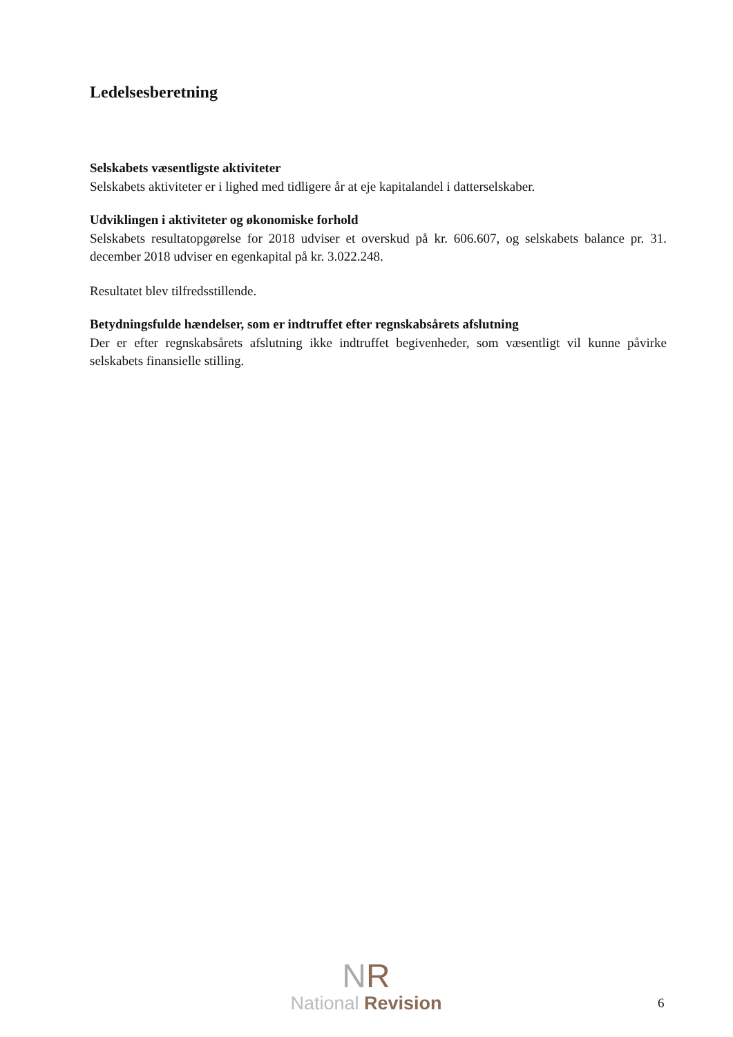Ledelsesberetning
Selskabets væsentligste aktiviteter
Selskabets aktiviteter er i lighed med tidligere år at eje kapitalandel i datterselskaber.
Udviklingen i aktiviteter og økonomiske forhold
Selskabets resultatopgørelse for 2018 udviser et overskud på kr. 606.607, og selskabets balance pr. 31. december 2018 udviser en egenkapital på kr. 3.022.248.
Resultatet blev tilfredsstillende.
Betydningsfulde hændelser, som er indtruffet efter regnskabsårets afslutning
Der er efter regnskabsårets afslutning ikke indtruffet begivenheder, som væsentligt vil kunne påvirke selskabets finansielle stilling.
NR
National Revision
6